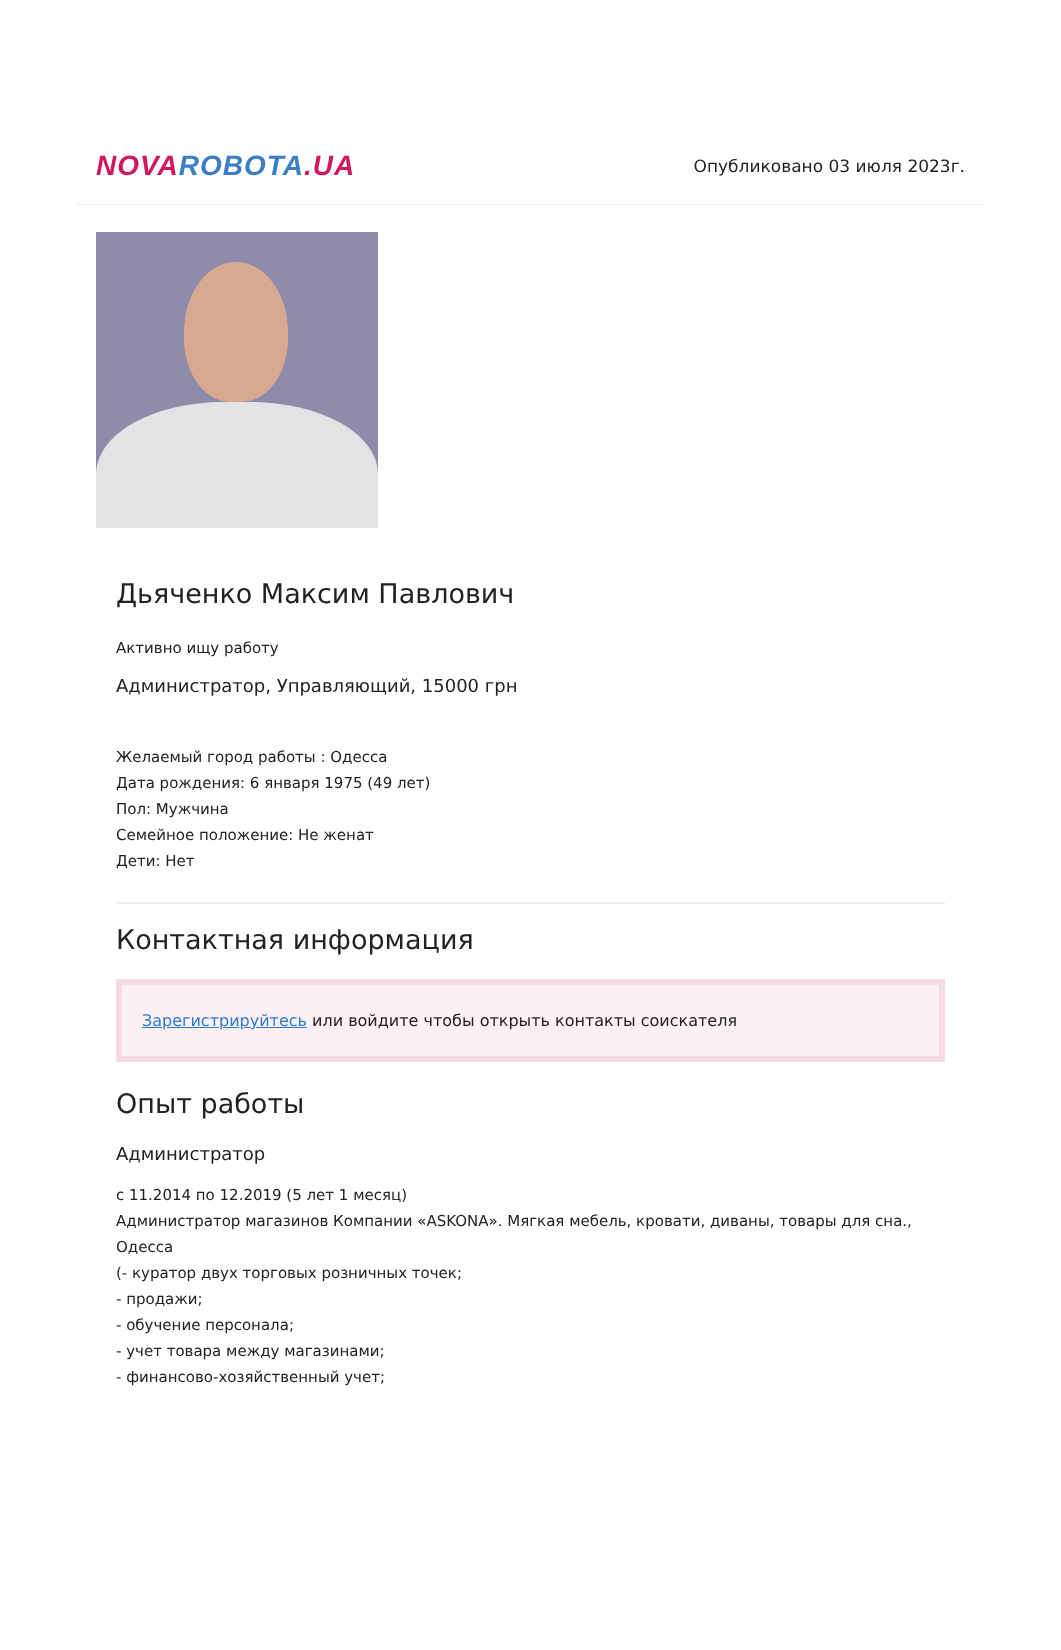NOVA ROBOTA.UA
Опубликовано 03 июля 2023г.
Дьяченко Максим Павлович
Активно ищу работу
Администратор, Управляющий, 15000 грн
Желаемый город работы : Одесса
Дата рождения: 6 января 1975 (49 лет)
Пол: Мужчина
Семейное положение: Не женат
Дети: Нет
Контактная информация
Зарегистрируйтесь или войдите чтобы открыть контакты соискателя
Опыт работы
Администратор
с 11.2014 по 12.2019 (5 лет 1 месяц)
Администратор магазинов Компании «ASKONA». Мягкая мебель, кровати, диваны, товары для сна., Одесса
(- куратор двух торговых розничных точек;
- продажи;
- обучение персонала;
- учет товара между магазинами;
- финансово-хозяйственный учет;